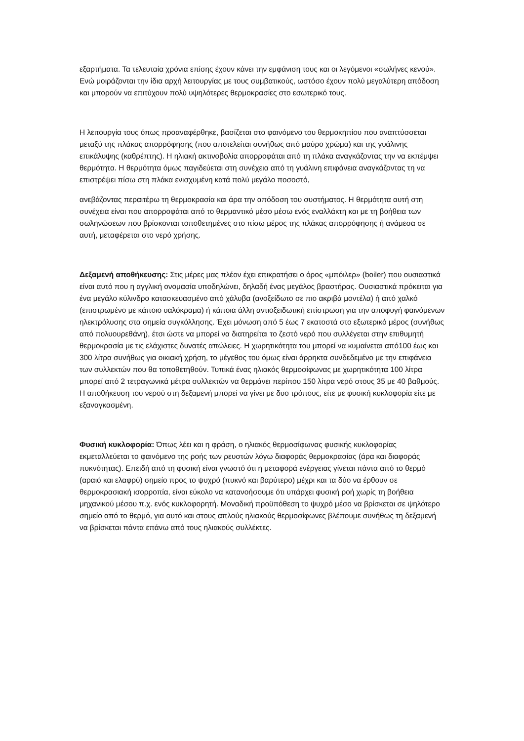εξαρτήματα. Τα τελευταία χρόνια επίσης έχουν κάνει την εμφάνιση τους και οι λεγόμενοι «σωλήνες κενού». Ενώ μοιράζονται την ίδια αρχή λειτουργίας με τους συμβατικούς, ωστόσο έχουν πολύ μεγαλύτερη απόδοση και μπορούν να επιτύχουν πολύ υψηλότερες θερμοκρασίες στο εσωτερικό τους.
Η λειτουργία τους όπως προαναφέρθηκε, βασίζεται στο φαινόμενο του θερμοκηπίου που αναπτύσσεται μεταξύ της πλάκας απορρόφησης (που αποτελείται συνήθως από μαύρο χρώμα) και της γυάλινης επικάλυψης (καθρέπτης). Η ηλιακή ακτινοβολία απορροφάται από τη πλάκα αναγκάζοντας την να εκπέμψει θερμότητα. Η θερμότητα όμως παγιδεύεται στη συνέχεια από τη γυάλινη επιφάνεια αναγκάζοντας τη να επιστρέψει πίσω στη πλάκα ενισχυμένη κατά πολύ μεγάλο ποσοστό,
ανεβάζοντας περαιτέρω τη θερμοκρασία και άρα την απόδοση του συστήματος. Η θερμότητα αυτή στη συνέχεια είναι που απορροφάται από το θερμαντικό μέσο μέσω ενός εναλλάκτη και με τη βοήθεια των σωληνώσεων που βρίσκονται τοποθετημένες στο πίσω μέρος της πλάκας απορρόφησης ή ανάμεσα σε αυτή, μεταφέρεται στο νερό χρήσης.
Δεξαμενή αποθήκευσης: Στις μέρες μας πλέον έχει επικρατήσει ο όρος «μπόιλερ» (boiler) που ουσιαστικά είναι αυτό που η αγγλική ονομασία υποδηλώνει, δηλαδή ένας μεγάλος βραστήρας. Ουσιαστικά πρόκειται για ένα μεγάλο κύλινδρο κατασκευασμένο από χάλυβα (ανοξείδωτο σε πιο ακριβά μοντέλα) ή από χαλκό (επιστρωμένο με κάποιο υαλόκραμα) ή κάποια άλλη αντιοξειδωτική επίστρωση για την αποφυγή φαινόμενων ηλεκτρόλυσης στα σημεία συγκόλλησης. Έχει μόνωση από 5 έως 7 εκατοστά στο εξωτερικό μέρος (συνήθως από πολυουρεθάνη), έτσι ώστε να μπορεί να διατηρείται το ζεστό νερό που συλλέγεται στην επιθυμητή θερμοκρασία με τις ελάχιστες δυνατές απώλειες. Η χωρητικότητα του μπορεί να κυμαίνεται από100 έως και 300 λίτρα συνήθως για οικιακή χρήση, το μέγεθος του όμως είναι άρρηκτα συνδεδεμένο με την επιφάνεια των συλλεκτών που θα τοποθετηθούν. Τυπικά ένας ηλιακός θερμοσίφωνας με χωρητικότητα 100 λίτρα μπορεί από 2 τετραγωνικά μέτρα συλλεκτών να θερμάνει περίπου 150 λίτρα νερό στους 35 με 40 βαθμούς. Η αποθήκευση του νερού στη δεξαμενή μπορεί να γίνει με δυο τρόπους, είτε με φυσική κυκλοφορία είτε με εξαναγκασμένη.
Φυσική κυκλοφορία: Όπως λέει και η φράση, ο ηλιακός θερμοσίφωνας φυσικής κυκλοφορίας εκμεταλλεύεται το φαινόμενο της ροής των ρευστών λόγω διαφοράς θερμοκρασίας (άρα και διαφοράς πυκνότητας). Επειδή από τη φυσική είναι γνωστό ότι η μεταφορά ενέργειας γίνεται πάντα από το θερμό (αραιό και ελαφρύ) σημείο προς το ψυχρό (πυκνό και βαρύτερο) μέχρι και τα δύο να έρθουν σε θερμοκρασιακή ισορροπία, είναι εύκολο να κατανοήσουμε ότι υπάρχει φυσική ροή χωρίς τη βοήθεια μηχανικού μέσου π.χ. ενός κυκλοφορητή. Μοναδική προϋπόθεση το ψυχρό μέσο να βρίσκεται σε ψηλότερο σημείο από το θερμό, για αυτό και στους απλούς ηλιακούς θερμοσίφωνες βλέπουμε συνήθως τη δεξαμενή να βρίσκεται πάντα επάνω από τους ηλιακούς συλλέκτες.